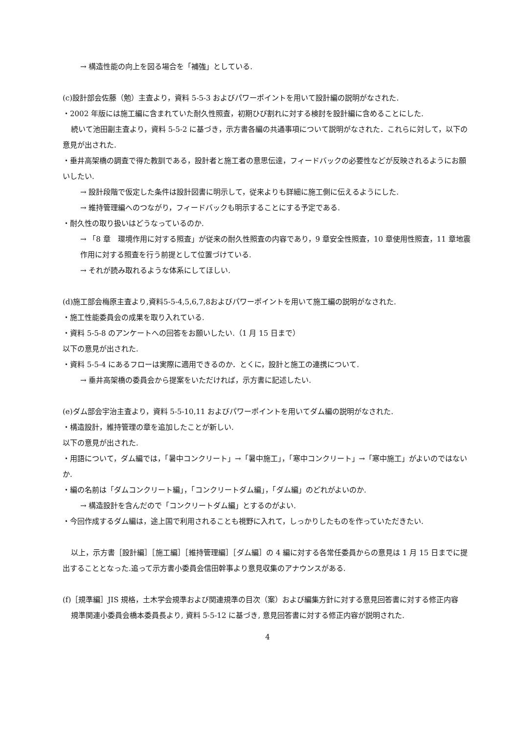→ 構造性能の向上を図る場合を「補強」としている.
(c)設計部会佐藤（勉）主査より，資料 5-5-3 およびパワーポイントを用いて設計編の説明がなされた.
・2002 年版には施工編に含まれていた耐久性照査，初期ひび割れに対する検討を設計編に含めることにした.
続いて池田副主査より，資料 5-5-2 に基づき，示方書各編の共通事項について説明がなされた．これらに対して，以下の意見が出された.
・垂井高架橋の調査で得た教訓である，設計者と施工者の意思伝達，フィードバックの必要性などが反映されるようにお願いしたい.
→ 設計段階で仮定した条件は設計図書に明示して，従来よりも詳細に施工側に伝えるようにした.
→ 維持管理編へのつながり，フィードバックも明示することにする予定である.
・耐久性の取り扱いはどうなっているのか.
→ 「8 章　環境作用に対する照査」が従来の耐久性照査の内容であり，9 章安全性照査，10 章使用性照査，11 章地震作用に対する照査を行う前提として位置づけている.
→ それが読み取れるような体系にしてほしい.
(d)施工部会梅原主査より,資料5-5-4,5,6,7,8およびパワーポイントを用いて施工編の説明がなされた.
・施工性能委員会の成果を取り入れている.
・資料 5-5-8 のアンケートへの回答をお願いしたい.（1 月 15 日まで）
以下の意見が出された.
・資料 5-5-4 にあるフローは実際に適用できるのか．とくに，設計と施工の連携について.
→ 垂井高架橋の委員会から提案をいただければ，示方書に記述したい.
(e)ダム部会宇治主査より，資料 5-5-10,11 およびパワーポイントを用いてダム編の説明がなされた.
・構造設計，維持管理の章を追加したことが新しい.
以下の意見が出された.
・用語について，ダム編では，「暑中コンクリート」→「暑中施工」，「寒中コンクリート」→「寒中施工」がよいのではないか.
・編の名前は「ダムコンクリート編」，「コンクリートダム編」，「ダム編」のどれがよいのか.
→ 構造設計を含んだので「コンクリートダム編」とするのがよい.
・今回作成するダム編は，途上国で利用されることも視野に入れて，しっかりしたものを作っていただきたい.
以上，示方書［設計編］［施工編］［維持管理編］［ダム編］の 4 編に対する各常任委員からの意見は 1 月 15 日までに提出することとなった.追って示方書小委員会信田幹事より意見収集のアナウンスがある.
(f)［規準編］JIS 規格，土木学会規準および関連規準の目次（案）および編集方針に対する意見回答書に対する修正内容
規準関連小委員会橋本委員長より, 資料 5-5-12 に基づき, 意見回答書に対する修正内容が説明された.
4